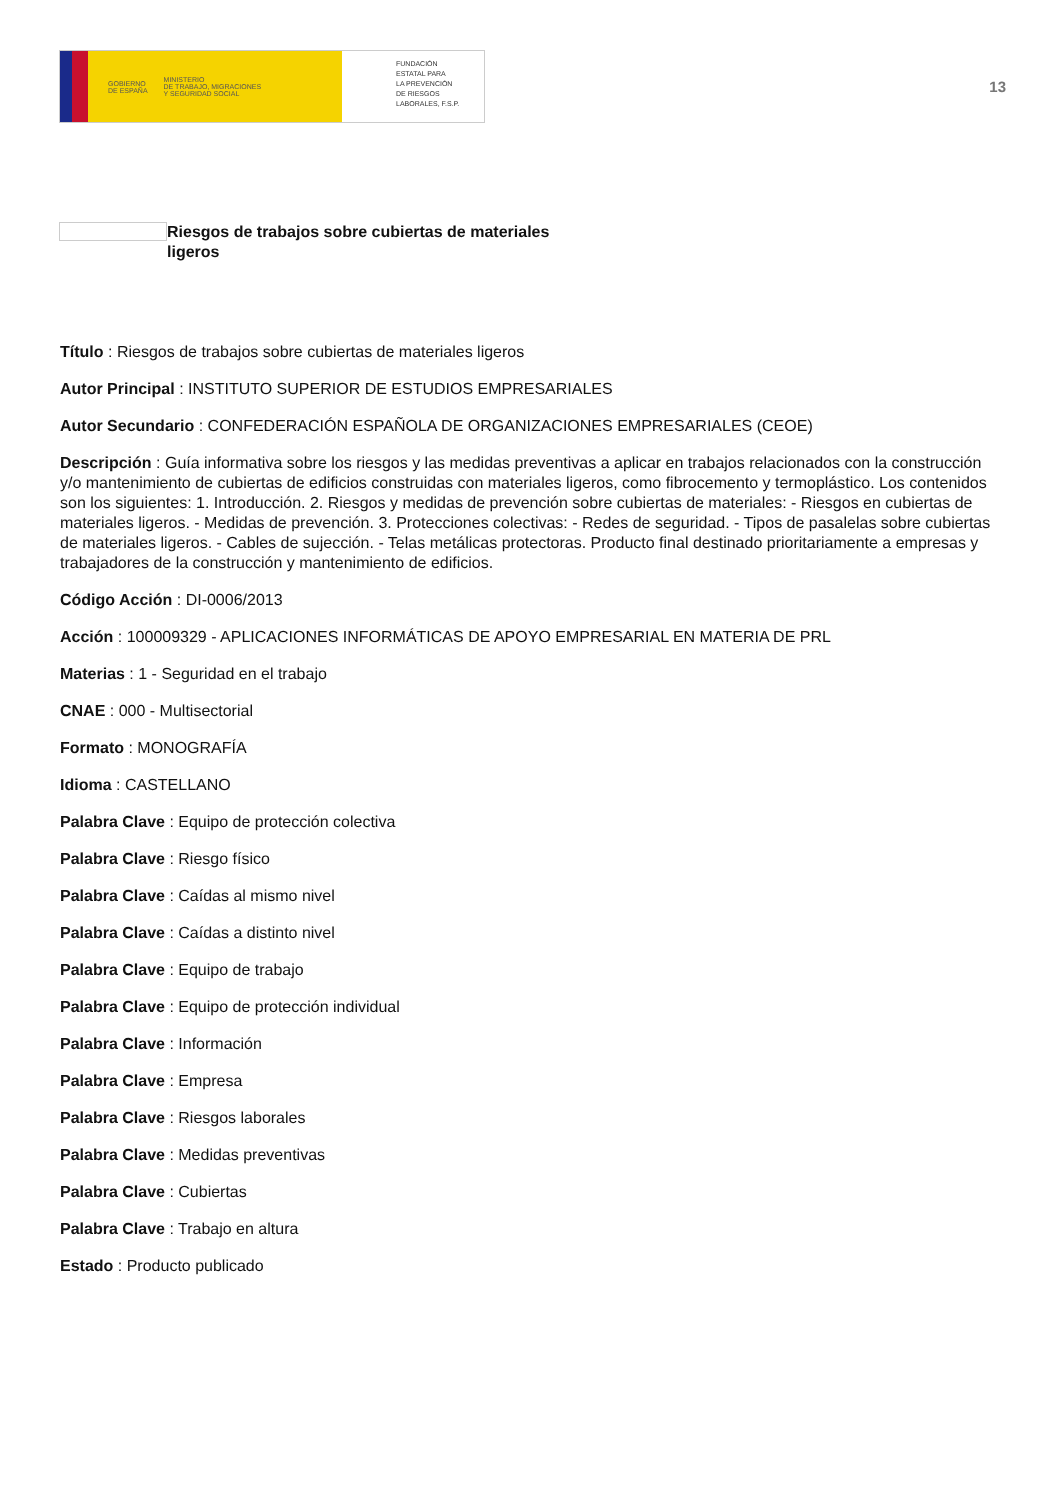GOBIERNO
DE ESPAÑA MINISTERIO
DE TRABAJO, MIGRACIONES
Y SEGURIDAD SOCIAL
FUNDACIÓN
ESTATAL PARA
LA PREVENCIÓN
DE RIESGOS
LABORALES, F.S.P.
13
Riesgos de trabajos sobre cubiertas de materiales ligeros
Título : Riesgos de trabajos sobre cubiertas de materiales ligeros
Autor Principal : INSTITUTO SUPERIOR DE ESTUDIOS EMPRESARIALES
Autor Secundario : CONFEDERACIÓN ESPAÑOLA DE ORGANIZACIONES EMPRESARIALES (CEOE)
Descripción : Guía informativa sobre los riesgos y las medidas preventivas a aplicar en trabajos relacionados con la construcción y/o mantenimiento de cubiertas de edificios construidas con materiales ligeros, como fibrocemento y termoplástico. Los contenidos son los siguientes: 1. Introducción. 2. Riesgos y medidas de prevención sobre cubiertas de materiales: - Riesgos en cubiertas de materiales ligeros. - Medidas de prevención. 3. Protecciones colectivas: - Redes de seguridad. - Tipos de pasalelas sobre cubiertas de materiales ligeros. - Cables de sujección. - Telas metálicas protectoras. Producto final destinado prioritariamente a empresas y trabajadores de la construcción y mantenimiento de edificios.
Código Acción : DI-0006/2013
Acción : 100009329 - APLICACIONES INFORMÁTICAS DE APOYO EMPRESARIAL EN MATERIA DE PRL
Materias : 1 - Seguridad en el trabajo
CNAE : 000 - Multisectorial
Formato : MONOGRAFÍA
Idioma : CASTELLANO
Palabra Clave : Equipo de protección colectiva
Palabra Clave : Riesgo físico
Palabra Clave : Caídas al mismo nivel
Palabra Clave : Caídas a distinto nivel
Palabra Clave : Equipo de trabajo
Palabra Clave : Equipo de protección individual
Palabra Clave : Información
Palabra Clave : Empresa
Palabra Clave : Riesgos laborales
Palabra Clave : Medidas preventivas
Palabra Clave : Cubiertas
Palabra Clave : Trabajo en altura
Estado : Producto publicado